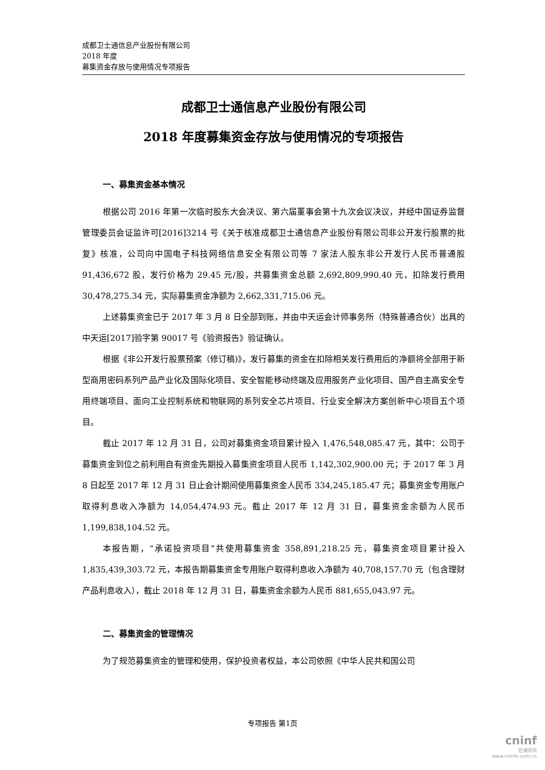成都卫士通信息产业股份有限公司
2018 年度
募集资金存放与使用情况专项报告
成都卫士通信息产业股份有限公司
2018 年度募集资金存放与使用情况的专项报告
一、募集资金基本情况
根据公司 2016 年第一次临时股东大会决议、第六届董事会第十九次会议决议，并经中国证券监督管理委员会证监许可[2016]3214 号《关于核准成都卫士通信息产业股份有限公司非公开发行股票的批复》核准，公司向中国电子科技网络信息安全有限公司等 7 家法人股东非公开发行人民币普通股 91,436,672 股，发行价格为 29.45 元/股，共募集资金总额 2,692,809,990.40 元，扣除发行费用 30,478,275.34 元，实际募集资金净额为 2,662,331,715.06 元。
上述募集资金已于 2017 年 3 月 8 日全部到账，并由中天运会计师事务所（特殊普通合伙）出具的中天运[2017]验字第 90017 号《验资报告》验证确认。
根据《非公开发行股票预案（修订稿)》，发行募集的资金在扣除相关发行费用后的净额将全部用于新型商用密码系列产品产业化及国际化项目、安全智能移动终端及应用服务产业化项目、国产自主高安全专用终端项目、面向工业控制系统和物联网的系列安全芯片项目、行业安全解决方案创新中心项目五个项目。
截止 2017 年 12 月 31 日，公司对募集资金项目累计投入 1,476,548,085.47 元，其中：公司于募集资金到位之前利用自有资金先期投入募集资金项目人民币 1,142,302,900.00 元；于 2017 年 3 月 8 日起至 2017 年 12 月 31 日止会计期间使用募集资金人民币 334,245,185.47 元；募集资金专用账户取得利息收入净额为 14,054,474.93 元。截止 2017 年 12 月 31 日，募集资金余额为人民币 1,199,838,104.52 元。
本报告期，“承诺投资项目”共使用募集资金 358,891,218.25 元，募集资金项目累计投入 1,835,439,303.72 元，本报告期募集资金专用账户取得利息收入净额为 40,708,157.70 元（包含理财产品利息收入），截止 2018 年 12 月 31 日，募集资金余额为人民币 881,655,043.97 元。
二、募集资金的管理情况
为了规范募集资金的管理和使用，保护投资者权益，本公司依照《中华人民共和国公司
专项报告 第1页
cninf
巨潮资讯
www.cninfo.com.cn